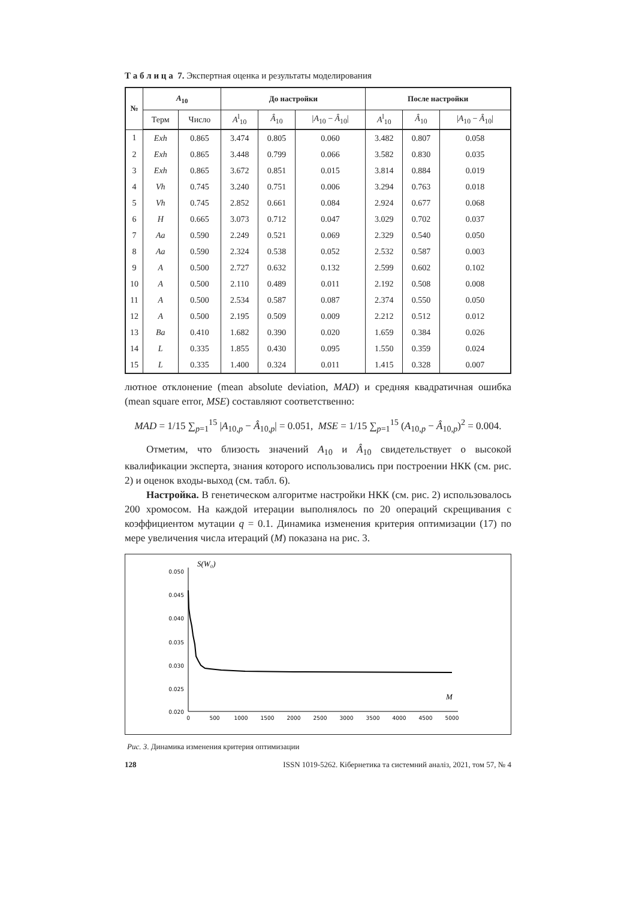Т а б л и ц а 7. Экспертная оценка и результаты моделирования
| № | A<sub>10</sub> | | До настройки | | | После настройки | | |
| --- | --- | --- | --- | --- | --- | --- | --- | --- |
| | Терм | Число | A<sup>l</sup><sub>10</sub> | Â<sub>10</sub> | / A<sub>10</sub> − Â<sub>10</sub>/ | A<sup>l</sup><sub>10</sub> | Â<sub>10</sub> | / A<sub>10</sub> − Â<sub>10</sub>/ |
| 1 | Exh | 0.865 | 3.474 | 0.805 | 0.060 | 3.482 | 0.807 | 0.058 |
| 2 | Exh | 0.865 | 3.448 | 0.799 | 0.066 | 3.582 | 0.830 | 0.035 |
| 3 | Exh | 0.865 | 3.672 | 0.851 | 0.015 | 3.814 | 0.884 | 0.019 |
| 4 | Vh | 0.745 | 3.240 | 0.751 | 0.006 | 3.294 | 0.763 | 0.018 |
| 5 | Vh | 0.745 | 2.852 | 0.661 | 0.084 | 2.924 | 0.677 | 0.068 |
| 6 | H | 0.665 | 3.073 | 0.712 | 0.047 | 3.029 | 0.702 | 0.037 |
| 7 | Aa | 0.590 | 2.249 | 0.521 | 0.069 | 2.329 | 0.540 | 0.050 |
| 8 | Aa | 0.590 | 2.324 | 0.538 | 0.052 | 2.532 | 0.587 | 0.003 |
| 9 | A | 0.500 | 2.727 | 0.632 | 0.132 | 2.599 | 0.602 | 0.102 |
| 10 | A | 0.500 | 2.110 | 0.489 | 0.011 | 2.192 | 0.508 | 0.008 |
| 11 | A | 0.500 | 2.534 | 0.587 | 0.087 | 2.374 | 0.550 | 0.050 |
| 12 | A | 0.500 | 2.195 | 0.509 | 0.009 | 2.212 | 0.512 | 0.012 |
| 13 | Ba | 0.410 | 1.682 | 0.390 | 0.020 | 1.659 | 0.384 | 0.026 |
| 14 | L | 0.335 | 1.855 | 0.430 | 0.095 | 1.550 | 0.359 | 0.024 |
| 15 | L | 0.335 | 1.400 | 0.324 | 0.011 | 1.415 | 0.328 | 0.007 |
лютное отклонение (mean absolute deviation, MAD) и средняя квадратичная ошибка (mean square error, MSE) составляют соответственно:
MAD = 1/15 ∑<sub>p=1</sub><sup>15</sup> |A<sub>10,p</sub> − Â<sub>10,p</sub>| = 0.051, MSE = 1/15 ∑<sub>p=1</sub><sup>15</sup> (A<sub>10,p</sub> − Â<sub>10,p</sub>)<sup>2</sup> = 0.004.
Отметим, что близость значений A<sub>10</sub> и Â<sub>10</sub> свидетельствует о высокой квалификации эксперта, знания которого использовались при построении НКК (см. рис. 2) и оценок входы-выход (см. табл. 6).
Настройка. В генетическом алгоритме настройки НКК (см. рис. 2) использовалось 200 хромосом. На каждой итерации выполнялось по 20 операций скрещивания с коэффициентом мутации q = 0.1. Динамика изменения критерия оптимизации (17) по мере увеличения числа итераций (M) показана на рис. 3.
S(W₀)
M
0.050
0.045
0.040
0.035
0.030
0.025
0.020
0
500
1000
1500
2000
2500
3000
3500
4000
4500
5000
Рис. 3. Динамика изменения критерия оптимизации
128 ISSN 1019-5262. Кібернетика та системний аналіз, 2021, том 57, № 4